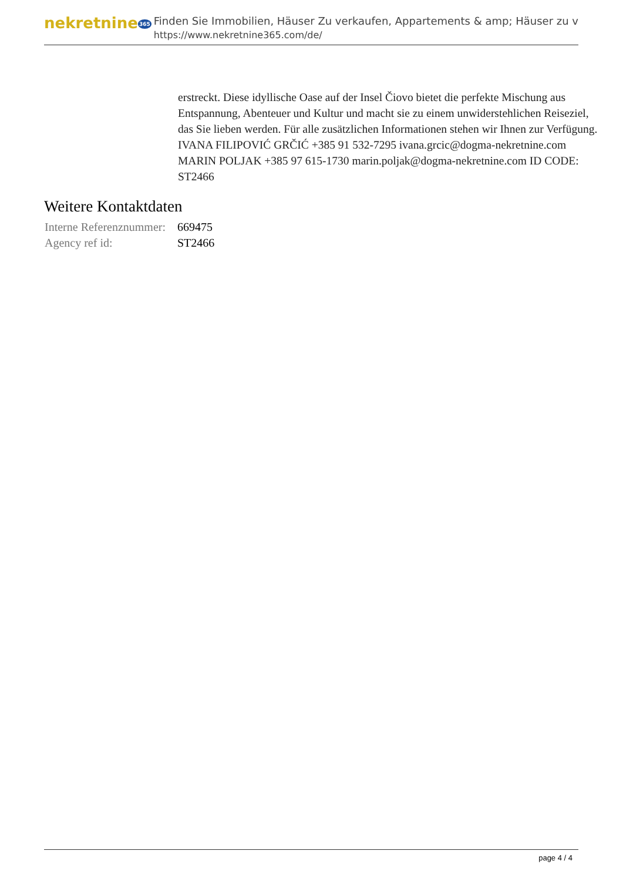nekretnine365
Finden Sie Immobilien, Häuser Zu verkaufen, Appartements & amp; Häuser zu v
https://www.nekretnine365.com/de/
erstreckt. Diese idyllische Oase auf der Insel Čiovo bietet die perfekte Mischung aus Entspannung, Abenteuer und Kultur und macht sie zu einem unwiderstehlichen Reiseziel, das Sie lieben werden. Für alle zusätzlichen Informationen stehen wir Ihnen zur Verfügung. IVANA FILIPOVIĆ GRČIĆ +385 91 532-7295 ivana.grcic@dogma-nekretnine.com MARIN POLJAK +385 97 615-1730 marin.poljak@dogma-nekretnine.com ID CODE: ST2466
Weitere Kontaktdaten
| Interne Referenznummer: | 669475 |
| Agency ref id: | ST2466 |
page 4 / 4